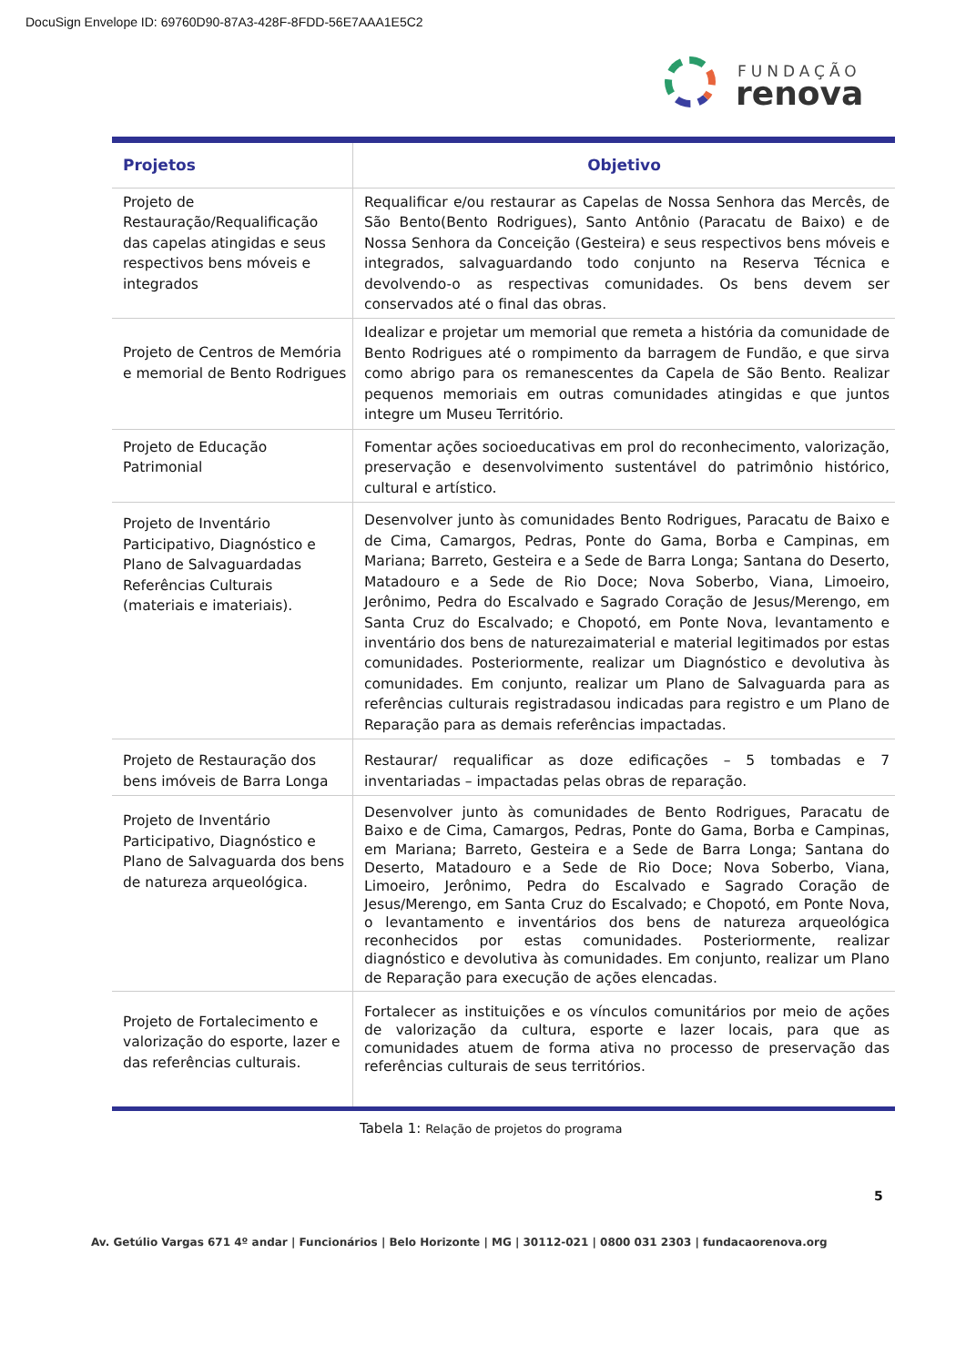DocuSign Envelope ID: 69760D90-87A3-428F-8FDD-56E7AAA1E5C2
FUNDAÇÃO
renova
| Projetos | Objetivo |
| --- | --- |
| Projeto de Restauração/Requalificação das capelas atingidas e seus respectivos bens móveis e integrados | Requalificar e/ou restaurar as Capelas de Nossa Senhora das Mercês, de São Bento(Bento Rodrigues), Santo Antônio (Paracatu de Baixo) e de Nossa Senhora da Conceição (Gesteira) e seus respectivos bens móveis e integrados, salvaguardando todo conjunto na Reserva Técnica e devolvendo-o as respectivas comunidades. Os bens devem ser conservados até o final das obras. |
| Projeto de Centros de Memória e memorial de Bento Rodrigues | Idealizar e projetar um memorial que remeta a história da comunidade de Bento Rodrigues até o rompimento da barragem de Fundão, e que sirva como abrigo para os remanescentes da Capela de São Bento. Realizar pequenos memoriais em outras comunidades atingidas e que juntos integre um Museu Território. |
| Projeto de Educação Patrimonial | Fomentar ações socioeducativas em prol do reconhecimento, valorização, preservação e desenvolvimento sustentável do patrimônio histórico, cultural e artístico. |
| Projeto de Inventário Participativo, Diagnóstico e Plano de Salvaguardadas Referências Culturais (materiais e imateriais). | Desenvolver junto às comunidades Bento Rodrigues, Paracatu de Baixo e de Cima, Camargos, Pedras, Ponte do Gama, Borba e Campinas, em Mariana; Barreto, Gesteira e a Sede de Barra Longa; Santana do Deserto, Matadouro e a Sede de Rio Doce; Nova Soberbo, Viana, Limoeiro, Jerônimo, Pedra do Escalvado e Sagrado Coração de Jesus/Merengo, em Santa Cruz do Escalvado; e Chopotó, em Ponte Nova, levantamento e inventário dos bens de naturezaimaterial e material legitimados por estas comunidades. Posteriormente, realizar um Diagnóstico e devolutiva às comunidades. Em conjunto, realizar um Plano de Salvaguarda para as referências culturais registradasou indicadas para registro e um Plano de Reparação para as demais referências impactadas. |
| Projeto de Restauração dos bens imóveis de Barra Longa | Restaurar/ requalificar as doze edificações – 5 tombadas e 7 inventariadas – impactadas pelas obras de reparação. |
| Projeto de Inventário Participativo, Diagnóstico e Plano de Salvaguarda dos bens de natureza arqueológica. | Desenvolver junto às comunidades de Bento Rodrigues, Paracatu de Baixo e de Cima, Camargos, Pedras, Ponte do Gama, Borba e Campinas, em Mariana; Barreto, Gesteira e a Sede de Barra Longa; Santana do Deserto, Matadouro e a Sede de Rio Doce; Nova Soberbo, Viana, Limoeiro, Jerônimo, Pedra do Escalvado e Sagrado Coração de Jesus/Merengo, em Santa Cruz do Escalvado; e Chopotó, em Ponte Nova, o levantamento e inventários dos bens de natureza arqueológica reconhecidos por estas comunidades. Posteriormente, realizar diagnóstico e devolutiva às comunidades. Em conjunto, realizar um Plano de Reparação para execução de ações elencadas. |
| Projeto de Fortalecimento e valorização do esporte, lazer e das referências culturais. | Fortalecer as instituições e os vínculos comunitários por meio de ações de valorização da cultura, esporte e lazer locais, para que as comunidades atuem de forma ativa no processo de preservação das referências culturais de seus territórios. |
Tabela 1: Relação de projetos do programa
5
Av. Getúlio Vargas 671 4º andar | Funcionários | Belo Horizonte | MG | 30112-021 | 0800 031 2303 | fundacaorenova.org